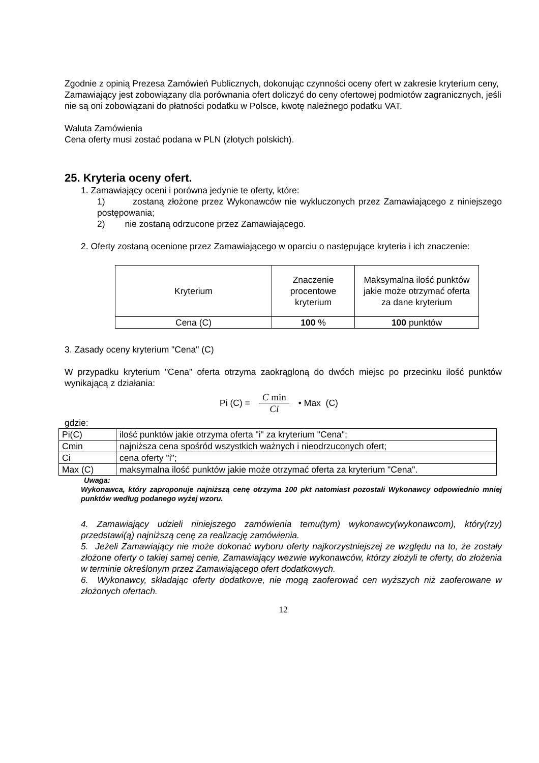Zgodnie z opinią Prezesa Zamówień Publicznych, dokonując czynności oceny ofert w zakresie kryterium ceny, Zamawiający jest zobowiązany dla porównania ofert doliczyć do ceny ofertowej podmiotów zagranicznych, jeśli nie są oni zobowiązani do płatności podatku w Polsce, kwotę należnego podatku VAT.
Waluta Zamówienia
Cena oferty musi zostać podana w PLN (złotych polskich).
25. Kryteria oceny ofert.
1. Zamawiający oceni i porówna jedynie te oferty, które:
1) zostaną złożone przez Wykonawców nie wykluczonych przez Zamawiającego z niniejszego postępowania;
2) nie zostaną odrzucone przez Zamawiającego.
2. Oferty zostaną ocenione przez Zamawiającego w oparciu o następujące kryteria i ich znaczenie:
| Kryterium | Znaczenie procentowe kryterium | Maksymalna ilość punktów jakie może otrzymać oferta za dane kryterium |
| Cena (C) | 100 % | 100 punktów |
3. Zasady oceny kryterium "Cena" (C)
W przypadku kryterium "Cena" oferta otrzyma zaokrągloną do dwóch miejsc po przecinku ilość punktów wynikającą z działania:
Pi (C) = C min Ci • Max (C)
gdzie:
| Pi(C) | ilość punktów jakie otrzyma oferta "i" za kryterium "Cena"; |
| Cmin | najniższa cena spośród wszystkich ważnych i nieodrzuconych ofert; |
| Ci | cena oferty "i"; |
| Max (C) | maksymalna ilość punktów jakie może otrzymać oferta za kryterium "Cena". |
Uwaga:
Wykonawca, który zaproponuje najniższą cenę otrzyma 100 pkt natomiast pozostali Wykonawcy odpowiednio mniej punktów według podanego wyżej wzoru.
4. Zamawiający udzieli niniejszego zamówienia temu(tym) wykonawcy(wykonawcom), który(rzy) przedstawi(ą) najniższą cenę za realizację zamówienia.
5. Jeżeli Zamawiający nie może dokonać wyboru oferty najkorzystniejszej ze względu na to, że zostały złożone oferty o takiej samej cenie, Zamawiający wezwie wykonawców, którzy złożyli te oferty, do złożenia w terminie określonym przez Zamawiającego ofert dodatkowych.
6. Wykonawcy, składając oferty dodatkowe, nie mogą zaoferować cen wyższych niż zaoferowane w złożonych ofertach.
12